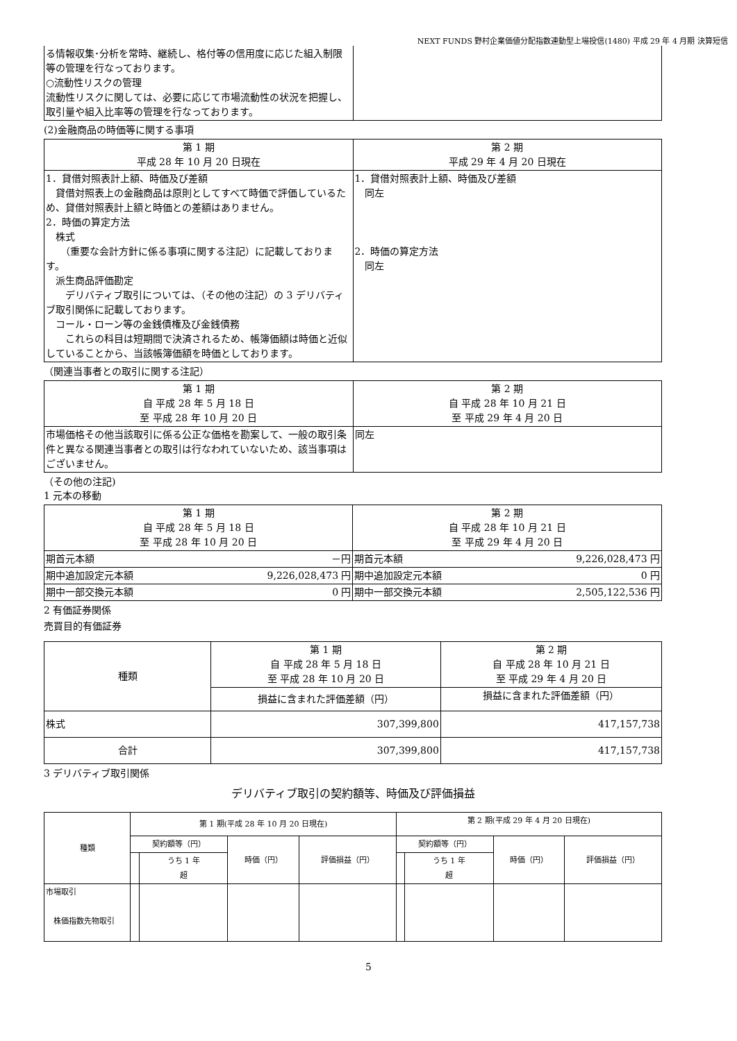NEXT FUNDS 野村企業価値分配指数連動型上場投信(1480) 平成 29 年 4 月期 決算短信
| る情報収集･分析を常時、継続し、格付等の信用度に応じた組入制限等の管理を行なっております。 ○流動性リスクの管理 流動性リスクに関しては、必要に応じて市場流動性の状況を把握し、取引量や組入比率等の管理を行なっております。 | |
(2)金融商品の時価等に関する事項
| 第 1 期 平成 28 年 10 月 20 日現在 | 第 2 期 平成 29 年 4 月 20 日現在 |
| --- | --- |
| 1．貸借対照表計上額、時価及び差額 貸借対照表上の金融商品は原則としてすべて時価で評価しているため、貸借対照表計上額と時価との差額はありません。 2．時価の算定方法 株式 （重要な会計方針に係る事項に関する注記）に記載しております。 派生商品評価勘定 デリバティブ取引については、（その他の注記）の 3 デリバティブ取引関係に記載しております。 コール・ローン等の金銭債権及び金銭債務 これらの科目は短期間で決済されるため、帳簿価額は時価と近似していることから、当該帳簿価額を時価としております。 | 1．貸借対照表計上額、時価及び差額 同左 2．時価の算定方法 同左 |
（関連当事者との取引に関する注記）
| 第 1 期 自 平成 28 年 5 月 18 日 至 平成 28 年 10 月 20 日 | 第 2 期 自 平成 28 年 10 月 21 日 至 平成 29 年 4 月 20 日 |
| --- | --- |
| 市場価格その他当該取引に係る公正な価格を勘案して、一般の取引条件と異なる関連当事者との取引は行なわれていないため、該当事項はございません。 | 同左 |
（その他の注記)
1 元本の移動
| 第 1 期 自 平成 28 年 5 月 18 日 至 平成 28 年 10 月 20 日 | | 第 2 期 自 平成 28 年 10 月 21 日 至 平成 29 年 4 月 20 日 | |
| --- | --- | --- | --- |
| 期首元本額 | －円 | 期首元本額 | 9,226,028,473 円 |
| 期中追加設定元本額 | 9,226,028,473 円 | 期中追加設定元本額 | 0 円 |
| 期中一部交換元本額 | 0 円 | 期中一部交換元本額 | 2,505,122,536 円 |
2 有価証券関係
売買目的有価証券
| 種類 | 第 1 期 自 平成 28 年 5 月 18 日 至 平成 28 年 10 月 20 日 | 第 2 期 自 平成 28 年 10 月 21 日 至 平成 29 年 4 月 20 日 |
| --- | --- | --- |
| | 損益に含まれた評価差額（円） | 損益に含まれた評価差額（円） |
| 株式 | 307,399,800 | 417,157,738 |
| 合計 | 307,399,800 | 417,157,738 |
3 デリバティブ取引関係
デリバティブ取引の契約額等、時価及び評価損益
| 種類 | 第 1 期(平成 28 年 10 月 20 日現在) | | | | 第 2 期(平成 29 年 4 月 20 日現在) | | | |
| --- | --- | --- | --- | --- | --- | --- | --- | --- |
| | 契約額等（円） | | 時価（円） | 評価損益（円） | 契約額等（円） | | 時価（円） | 評価損益（円） |
| | | うち 1 年 超 | | | | うち 1 年 超 | | |
| 市場取引 株価指数先物取引 | | | | | | | | |
5